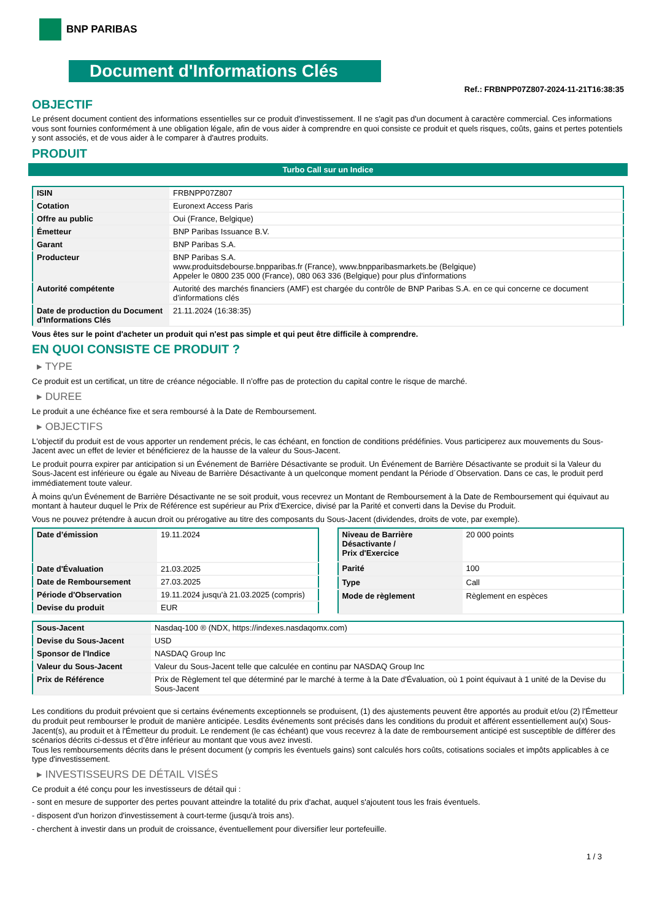BNP PARIBAS
Document d'Informations Clés
Ref.: FRBNPP07Z807-2024-11-21T16:38:35
OBJECTIF
Le présent document contient des informations essentielles sur ce produit d'investissement. Il ne s'agit pas d'un document à caractère commercial. Ces informations vous sont fournies conformément à une obligation légale, afin de vous aider à comprendre en quoi consiste ce produit et quels risques, coûts, gains et pertes potentiels y sont associés, et de vous aider à le comparer à d'autres produits.
PRODUIT
Turbo Call sur un Indice
| ISIN | FRBNPP07Z807 |
| Cotation | Euronext Access Paris |
| Offre au public | Oui (France, Belgique) |
| Émetteur | BNP Paribas Issuance B.V. |
| Garant | BNP Paribas S.A. |
| Producteur | BNP Paribas S.A. www.produitsdebourse.bnpparibas.fr (France), www.bnpparibasmarkets.be (Belgique) Appeler le 0800 235 000 (France), 080 063 336 (Belgique) pour plus d'informations |
| Autorité compétente | Autorité des marchés financiers (AMF) est chargée du contrôle de BNP Paribas S.A. en ce qui concerne ce document d’informations clés |
| Date de production du Document d'Informations Clés | 21.11.2024 (16:38:35) |
Vous êtes sur le point d'acheter un produit qui n'est pas simple et qui peut être difficile à comprendre.
EN QUOI CONSISTE CE PRODUIT ?
▸ TYPE
Ce produit est un certificat, un titre de créance négociable. Il n’offre pas de protection du capital contre le risque de marché.
▸ DUREE
Le produit a une échéance fixe et sera remboursé à la Date de Remboursement.
▸ OBJECTIFS
L'objectif du produit est de vous apporter un rendement précis, le cas échéant, en fonction de conditions prédéfinies. Vous participerez aux mouvements du Sous-Jacent avec un effet de levier et bénéficierez de la hausse de la valeur du Sous-Jacent.
Le produit pourra expirer par anticipation si un Événement de Barrière Désactivante se produit. Un Événement de Barrière Désactivante se produit si la Valeur du Sous-Jacent est inférieure ou égale au Niveau de Barrière Désactivante à un quelconque moment pendant la Période d´Observation. Dans ce cas, le produit perd immédiatement toute valeur.
À moins qu'un Événement de Barrière Désactivante ne se soit produit, vous recevrez un Montant de Remboursement à la Date de Remboursement qui équivaut au montant à hauteur duquel le Prix de Référence est supérieur au Prix d'Exercice, divisé par la Parité et converti dans la Devise du Produit.
Vous ne pouvez prétendre à aucun droit ou prérogative au titre des composants du Sous-Jacent (dividendes, droits de vote, par exemple).
| Date d’émission | 19.11.2024 |
| Date d'Évaluation | 21.03.2025 |
| Date de Remboursement | 27.03.2025 |
| Période d'Observation | 19.11.2024 jusqu'à 21.03.2025 (compris) |
| Devise du produit | EUR |
| Niveau de Barrière Désactivante / Prix d'Exercice | 20 000 points |
| Parité | 100 |
| Type | Call |
| Mode de règlement | Règlement en espèces |
| Sous-Jacent | Nasdaq-100 ® (NDX, https://indexes.nasdaqomx.com) |
| Devise du Sous-Jacent | USD |
| Sponsor de l'Indice | NASDAQ Group Inc |
| Valeur du Sous-Jacent | Valeur du Sous-Jacent telle que calculée en continu par NASDAQ Group Inc |
| Prix de Référence | Prix de Règlement tel que déterminé par le marché à terme à la Date d'Évaluation, où 1 point équivaut à 1 unité de la Devise du Sous-Jacent |
Les conditions du produit prévoient que si certains événements exceptionnels se produisent, (1) des ajustements peuvent être apportés au produit et/ou (2) l'Émetteur du produit peut rembourser le produit de manière anticipée. Lesdits événements sont précisés dans les conditions du produit et afférent essentiellement au(x) Sous-Jacent(s), au produit et à l'Émetteur du produit. Le rendement (le cas échéant) que vous recevrez à la date de remboursement anticipé est susceptible de différer des scénarios décrits ci-dessus et d’être inférieur au montant que vous avez investi.
Tous les remboursements décrits dans le présent document (y compris les éventuels gains) sont calculés hors coûts, cotisations sociales et impôts applicables à ce type d'investissement.
▸ INVESTISSEURS DE DÉTAIL VISÉS
Ce produit a été conçu pour les investisseurs de détail qui :
- sont en mesure de supporter des pertes pouvant atteindre la totalité du prix d'achat, auquel s'ajoutent tous les frais éventuels.
- disposent d'un horizon d'investissement à court-terme (jusqu'à trois ans).
- cherchent à investir dans un produit de croissance, éventuellement pour diversifier leur portefeuille.
1 / 3